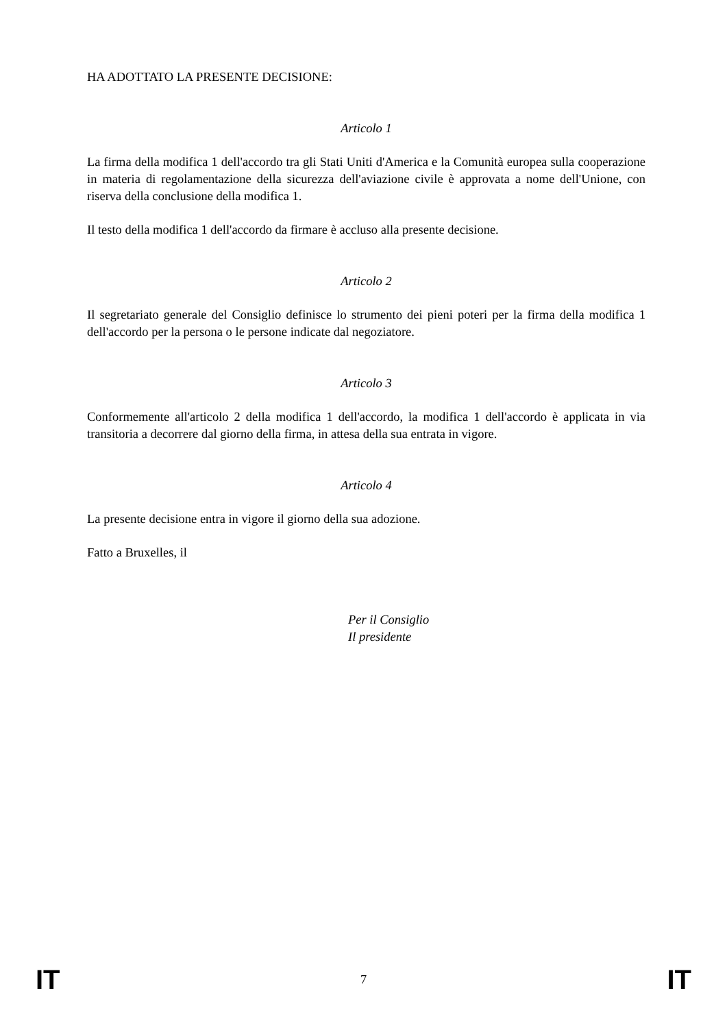HA ADOTTATO LA PRESENTE DECISIONE:
Articolo 1
La firma della modifica 1 dell'accordo tra gli Stati Uniti d'America e la Comunità europea sulla cooperazione in materia di regolamentazione della sicurezza dell'aviazione civile è approvata a nome dell'Unione, con riserva della conclusione della modifica 1.
Il testo della modifica 1 dell'accordo da firmare è accluso alla presente decisione.
Articolo 2
Il segretariato generale del Consiglio definisce lo strumento dei pieni poteri per la firma della modifica 1 dell'accordo per la persona o le persone indicate dal negoziatore.
Articolo 3
Conformemente all'articolo 2 della modifica 1 dell'accordo, la modifica 1 dell'accordo è applicata in via transitoria a decorrere dal giorno della firma, in attesa della sua entrata in vigore.
Articolo 4
La presente decisione entra in vigore il giorno della sua adozione.
Fatto a Bruxelles, il
Per il Consiglio
Il presidente
IT 7 IT